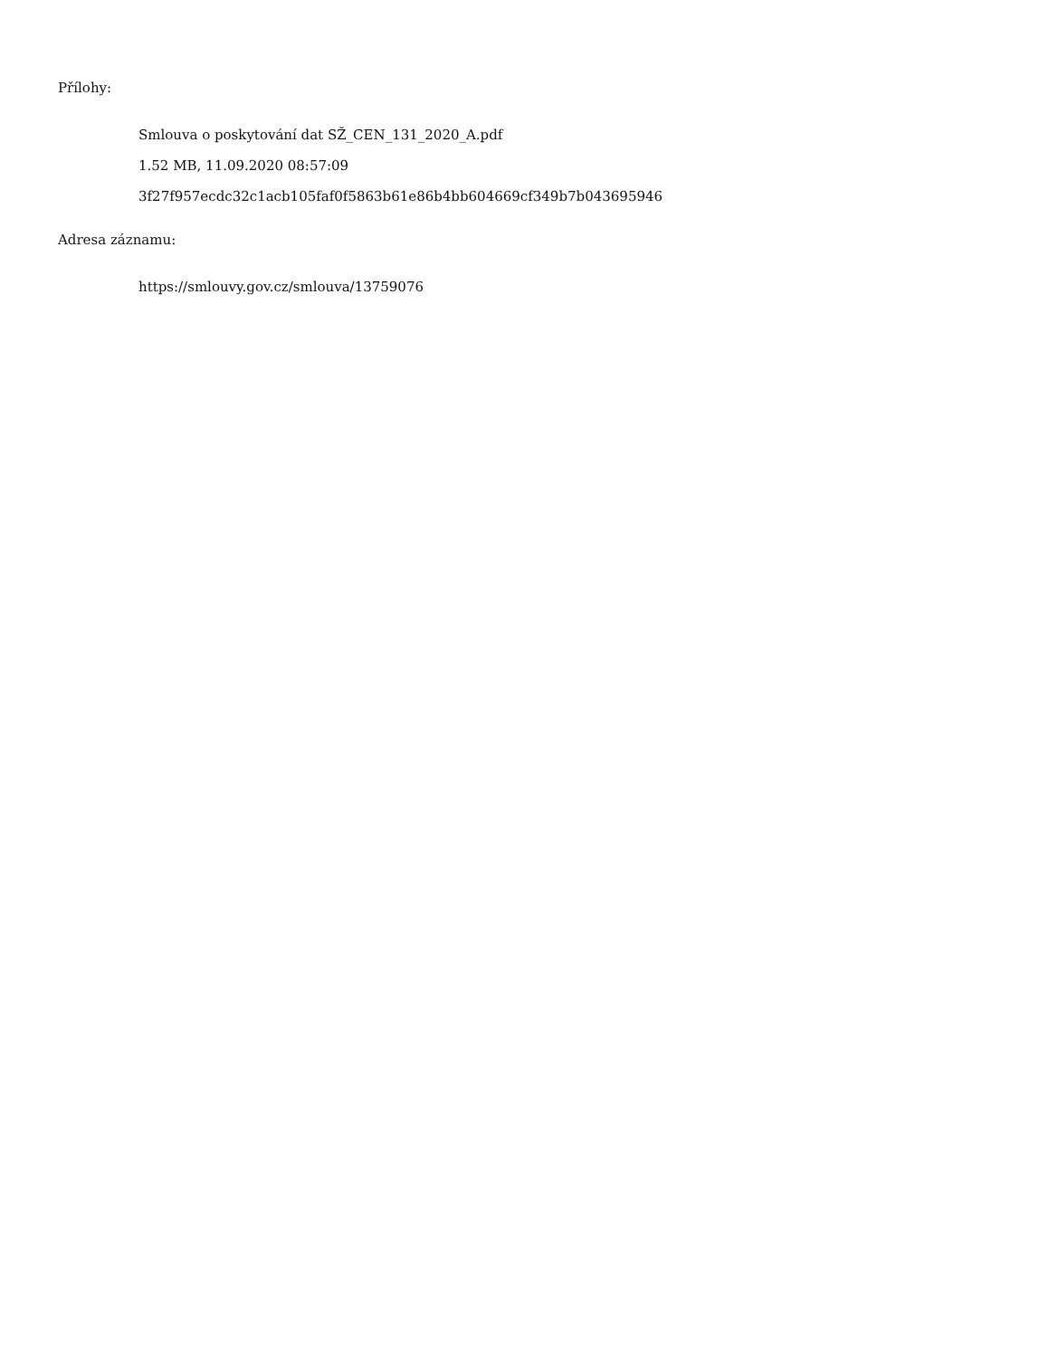Přílohy:
Smlouva o poskytování dat SŽ_CEN_131_2020_A.pdf
1.52 MB, 11.09.2020 08:57:09
3f27f957ecdc32c1acb105faf0f5863b61e86b4bb604669cf349b7b043695946
Adresa záznamu:
https://smlouvy.gov.cz/smlouva/13759076